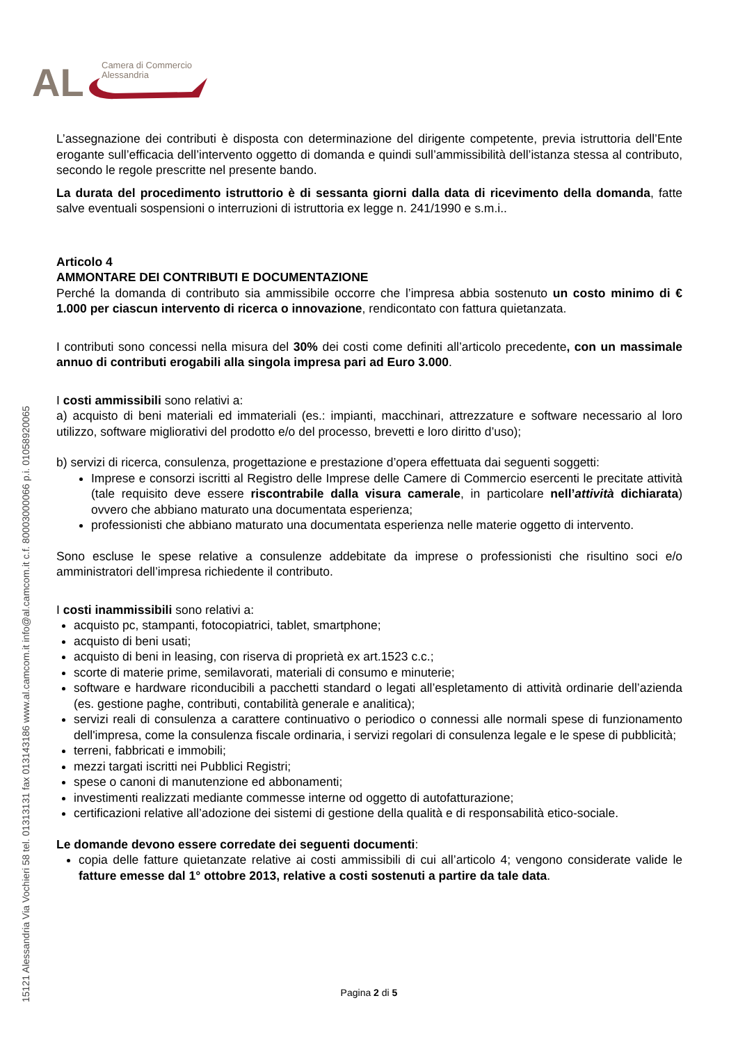AL
Camera di Commercio
Alessandria
15121 Alessandria Via Vochieri 58 tel. 01313131 fax 013143186 www.al.camcom.it info@al.camcom.it c.f. 80003000066 p.i. 01058920065
L’assegnazione dei contributi è disposta con determinazione del dirigente competente, previa istruttoria dell’Ente erogante sull’efficacia dell’intervento oggetto di domanda e quindi sull’ammissibilità dell’istanza stessa al contributo, secondo le regole prescritte nel presente bando.
La durata del procedimento istruttorio è di sessanta giorni dalla data di ricevimento della domanda, fatte salve eventuali sospensioni o interruzioni di istruttoria ex legge n. 241/1990 e s.m.i..
Articolo 4
AMMONTARE DEI CONTRIBUTI E DOCUMENTAZIONE
Perché la domanda di contributo sia ammissibile occorre che l’impresa abbia sostenuto un costo minimo di € 1.000 per ciascun intervento di ricerca o innovazione, rendicontato con fattura quietanzata.
I contributi sono concessi nella misura del 30% dei costi come definiti all’articolo precedente, con un massimale annuo di contributi erogabili alla singola impresa pari ad Euro 3.000.
I costi ammissibili sono relativi a:
a) acquisto di beni materiali ed immateriali (es.: impianti, macchinari, attrezzature e software necessario al loro utilizzo, software migliorativi del prodotto e/o del processo, brevetti e loro diritto d’uso);
b) servizi di ricerca, consulenza, progettazione e prestazione d’opera effettuata dai seguenti soggetti:
Imprese e consorzi iscritti al Registro delle Imprese delle Camere di Commercio esercenti le precitate attività (tale requisito deve essere riscontrabile dalla visura camerale, in particolare nell’attività dichiarata) ovvero che abbiano maturato una documentata esperienza;
professionisti che abbiano maturato una documentata esperienza nelle materie oggetto di intervento.
Sono escluse le spese relative a consulenze addebitate da imprese o professionisti che risultino soci e/o amministratori dell’impresa richiedente il contributo.
I costi inammissibili sono relativi a:
acquisto pc, stampanti, fotocopiatrici, tablet, smartphone;
acquisto di beni usati;
acquisto di beni in leasing, con riserva di proprietà ex art.1523 c.c.;
scorte di materie prime, semilavorati, materiali di consumo e minuterie;
software e hardware riconducibili a pacchetti standard o legati all’espletamento di attività ordinarie dell’azienda (es. gestione paghe, contributi, contabilità generale e analitica);
servizi reali di consulenza a carattere continuativo o periodico o connessi alle normali spese di funzionamento dell'impresa, come la consulenza fiscale ordinaria, i servizi regolari di consulenza legale e le spese di pubblicità;
terreni, fabbricati e immobili;
mezzi targati iscritti nei Pubblici Registri;
spese o canoni di manutenzione ed abbonamenti;
investimenti realizzati mediante commesse interne od oggetto di autofatturazione;
certificazioni relative all’adozione dei sistemi di gestione della qualità e di responsabilità etico-sociale.
Le domande devono essere corredate dei seguenti documenti:
copia delle fatture quietanzate relative ai costi ammissibili di cui all’articolo 4; vengono considerate valide le fatture emesse dal 1° ottobre 2013, relative a costi sostenuti a partire da tale data.
Pagina 2 di 5